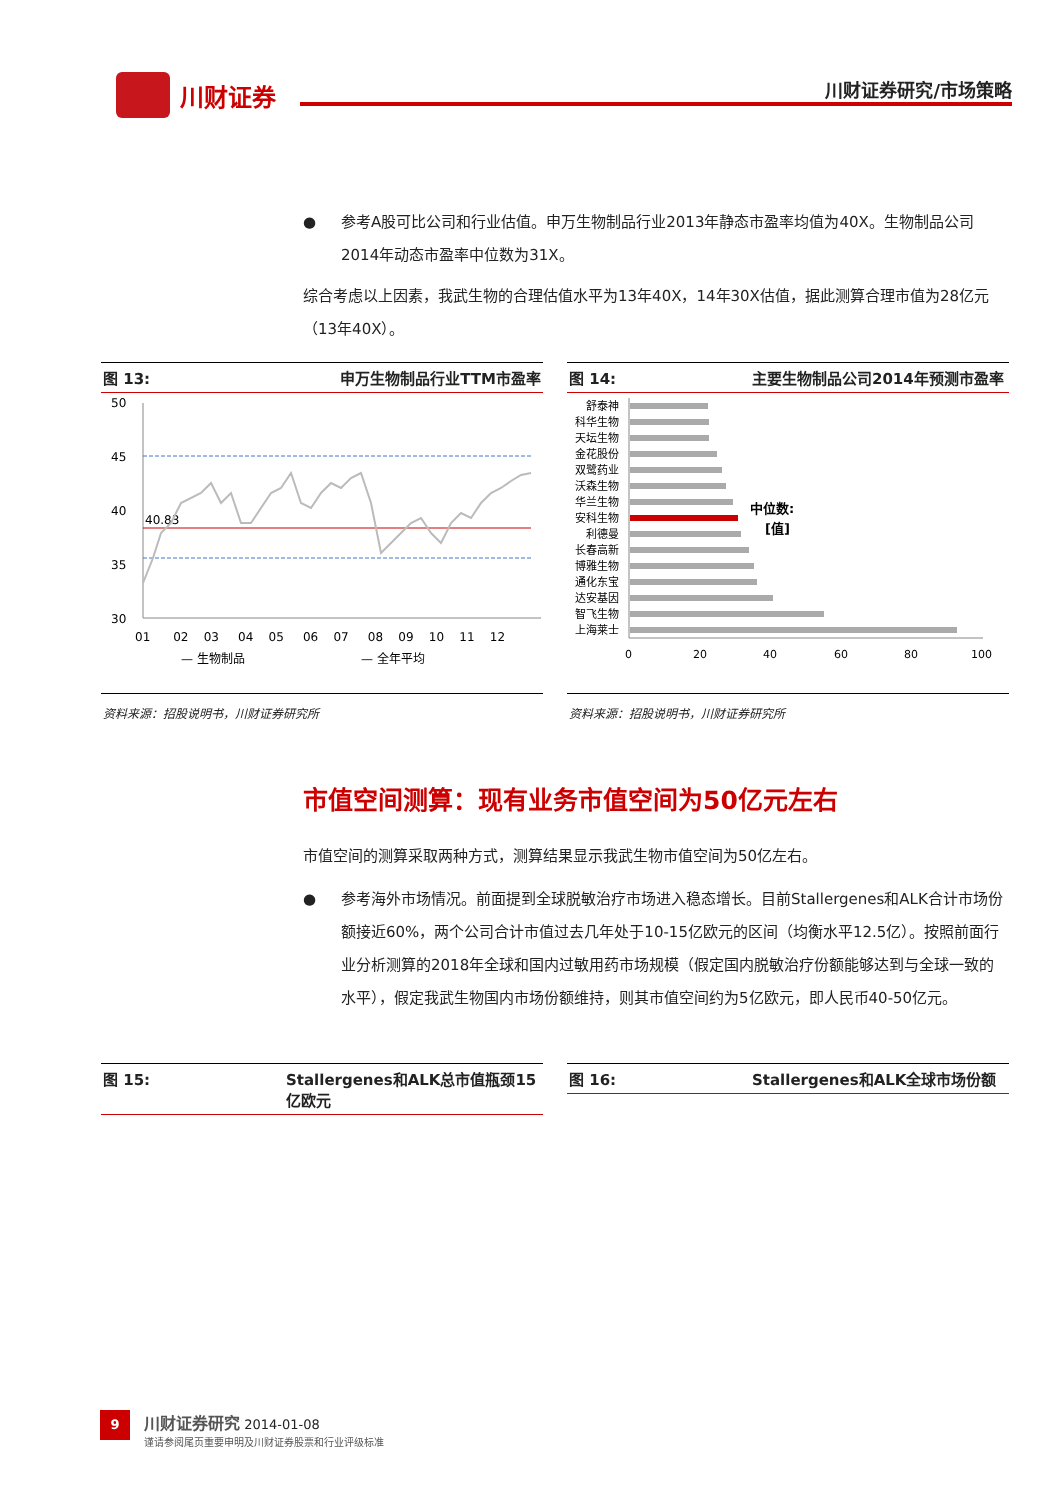川财证券 川财证券研究/市场策略
参考A股可比公司和行业估值。申万生物制品行业2013年静态市盈率均值为40X。生物制品公司2014年动态市盈率中位数为31X。
综合考虑以上因素，我武生物的合理估值水平为13年40X，14年30X估值，据此测算合理市值为28亿元（13年40X）。
图 13: 申万生物制品行业TTM市盈率
50
45
40
35
30
40.83
01 02 03 04 05 06 07 08 09 10 11 12
— 生物制品
— 全年平均
资料来源：招股说明书，川财证券研究所
图 14: 主要生物制品公司2014年预测市盈率
舒泰神
科华生物
天坛生物
金花股份
双鹭药业
沃森生物
华兰生物
安科生物
利德曼
长春高新
博雅生物
通化东宝
达安基因
智飞生物
上海莱士
中位数:
[值]
0
20
40
60
80
100
资料来源：招股说明书，川财证券研究所
市值空间测算：现有业务市值空间为50亿元左右
市值空间的测算采取两种方式，测算结果显示我武生物市值空间为50亿左右。
参考海外市场情况。前面提到全球脱敏治疗市场进入稳态增长。目前Stallergenes和ALK合计市场份额接近60%，两个公司合计市值过去几年处于10-15亿欧元的区间（均衡水平12.5亿）。按照前面行业分析测算的2018年全球和国内过敏用药市场规模（假定国内脱敏治疗份额能够达到与全球一致的水平），假定我武生物国内市场份额维持，则其市值空间约为5亿欧元，即人民币40-50亿元。
图 15: Stallergenes和ALK总市值瓶颈15亿欧元 图 16: Stallergenes和ALK全球市场份额
9 川财证券研究 2014-01-08
谨请参阅尾页重要申明及川财证券股票和行业评级标准